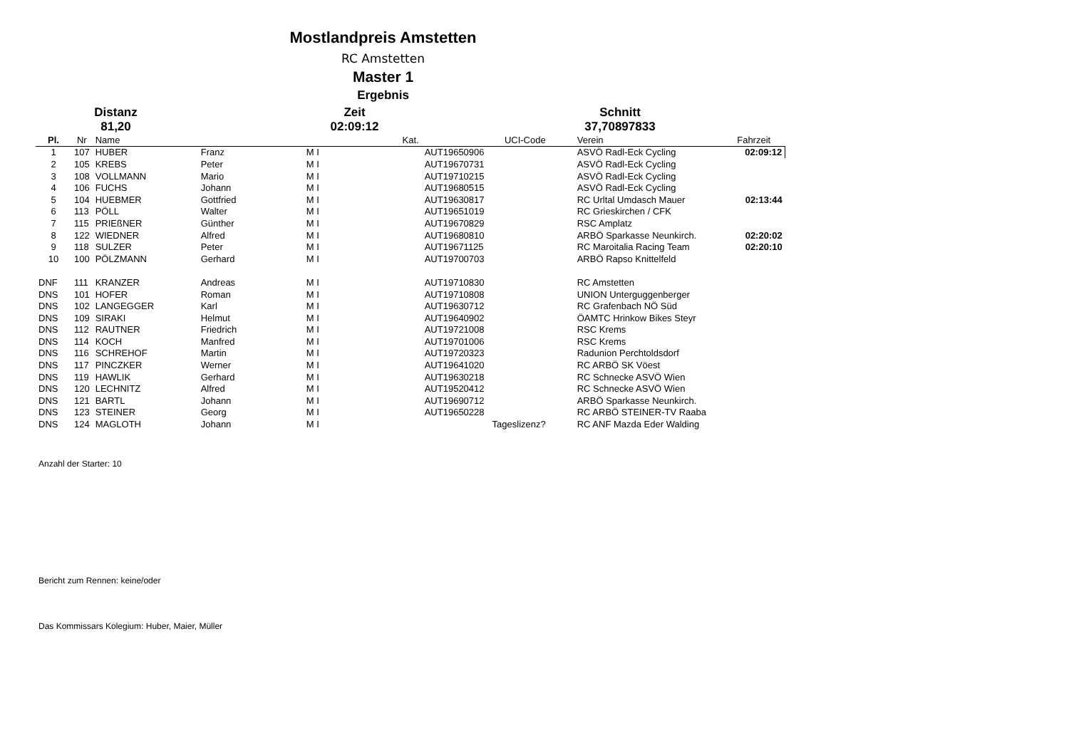Mostlandpreis Amstetten
RC Amstetten
Master 1
Ergebnis
Distanz
Zeit
Schnitt
81,20
02:09:12
37,70897833
| Pl. | Nr | Name | | | Kat. | UCI-Code | Verein | Fahrzeit |
| --- | --- | --- | --- | --- | --- | --- | --- | --- |
| 1 | 107 | HUBER | Franz | M I | | AUT19650906 | ASVÖ Radl-Eck Cycling | 02:09:12 |
| 2 | 105 | KREBS | Peter | M I | | AUT19670731 | ASVÖ Radl-Eck Cycling | |
| 3 | 108 | VOLLMANN | Mario | M I | | AUT19710215 | ASVÖ Radl-Eck Cycling | |
| 4 | 106 | FUCHS | Johann | M I | | AUT19680515 | ASVÖ Radl-Eck Cycling | |
| 5 | 104 | HUEBMER | Gottfried | M I | | AUT19630817 | RC Urltal Umdasch Mauer | 02:13:44 |
| 6 | 113 | PÖLL | Walter | M I | | AUT19651019 | RC Grieskirchen / CFK | |
| 7 | 115 | PRIEßNER | Günther | M I | | AUT19670829 | RSC Amplatz | |
| 8 | 122 | WIEDNER | Alfred | M I | | AUT19680810 | ARBÖ Sparkasse Neunkirch. | 02:20:02 |
| 9 | 118 | SULZER | Peter | M I | | AUT19671125 | RC Maroitalia Racing Team | 02:20:10 |
| 10 | 100 | PÖLZMANN | Gerhard | M I | | AUT19700703 | ARBÖ Rapso Knittelfeld | |
| DNF | 111 | KRANZER | Andreas | M I | | AUT19710830 | RC Amstetten | |
| DNS | 101 | HOFER | Roman | M I | | AUT19710808 | UNION Unterguggenberger | |
| DNS | 102 | LANGEGGER | Karl | M I | | AUT19630712 | RC Grafenbach NÖ Süd | |
| DNS | 109 | SIRAKI | Helmut | M I | | AUT19640902 | ÖAMTC Hrinkow Bikes Steyr | |
| DNS | 112 | RAUTNER | Friedrich | M I | | AUT19721008 | RSC Krems | |
| DNS | 114 | KOCH | Manfred | M I | | AUT19701006 | RSC Krems | |
| DNS | 116 | SCHREHOF | Martin | M I | | AUT19720323 | Radunion Perchtoldsdorf | |
| DNS | 117 | PINCZKER | Werner | M I | | AUT19641020 | RC ARBÖ SK Vöest | |
| DNS | 119 | HAWLIK | Gerhard | M I | | AUT19630218 | RC Schnecke ASVÖ Wien | |
| DNS | 120 | LECHNITZ | Alfred | M I | | AUT19520412 | RC Schnecke ASVÖ Wien | |
| DNS | 121 | BARTL | Johann | M I | | AUT19690712 | ARBÖ Sparkasse Neunkirch. | |
| DNS | 123 | STEINER | Georg | M I | | AUT19650228 | RC ARBÖ STEINER-TV Raaba | |
| DNS | 124 | MAGLOTH | Johann | M I | | Tageslizenz? | RC ANF Mazda Eder Walding | |
Anzahl der Starter: 10
Bericht zum Rennen: keine/oder
Das Kommissars Kolegium: Huber, Maier, Müller